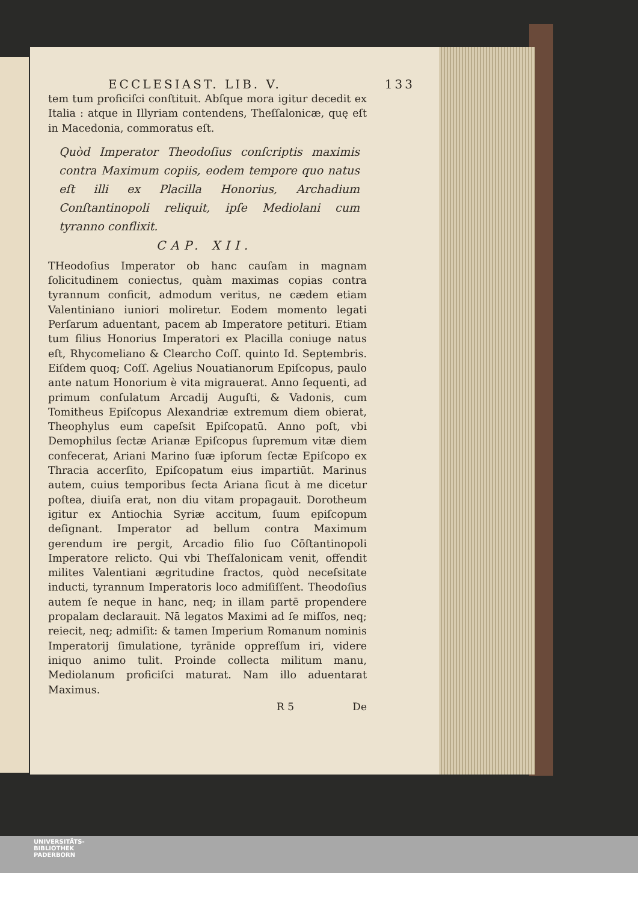ECCLESIAST. LIB. V. 133
tem tum proficiſci conſtituit. Abſque mora igitur decedit ex Italia : atque in Illyriam contendens, Theſſalonicæ, quę eſt in Macedonia, commoratus eſt.
Quòd Imperator Theodoſius conſcriptis maximis contra Maximum copiis, eodem tempore quo natus eſt illi ex Placilla Honorius, Archadium Conſtantinopoli reliquit, ipſe Mediolani cum tyranno conflixit.
CAP. XII.
THeodoſius Imperator ob hanc cauſam in magnam ſolicitudinem coniectus, quàm maximas copias contra tyrannum conficit, admodum veritus, ne cædem etiam Valentiniano iuniori moliretur. Eodem momento legati Perſarum aduentant, pacem ab Imperatore petituri. Etiam tum filius Honorius Imperatori ex Placilla coniuge natus eſt, Rhycomeliano & Clearcho Coſſ. quinto Id. Septembris. Eiſdem quoq; Coſſ. Agelius Nouatianorum Epiſcopus, paulo ante natum Honorium è vita migrauerat. Anno ſequenti, ad primum conſulatum Arcadij Auguſti, & Vadonis, cum Tomitheus Epiſcopus Alexandriæ extremum diem obierat, Theophylus eum capeſsit Epiſcopatū. Anno poſt, vbi Demophilus ſectæ Arianæ Epiſcopus ſupremum vitæ diem confecerat, Ariani Marino ſuæ ipſorum ſectæ Epiſcopo ex Thracia accerſito, Epiſcopatum eius impartiūt. Marinus autem, cuius temporibus ſecta Ariana ſicut à me dicetur poſtea, diuiſa erat, non diu vitam propagauit. Dorotheum igitur ex Antiochia Syriæ accitum, ſuum epiſcopum deſignant. Imperator ad bellum contra Maximum gerendum ire pergit, Arcadio filio ſuo Cōſtantinopoli Imperatore relicto. Qui vbi Theſſalonicam venit, offendit milites Valentiani ægritudine fractos, quòd neceſsitate inducti, tyrannum Imperatoris loco admiſiſſent. Theodoſius autem ſe neque in hanc, neq; in illam partē propendere propalam declarauit. Nā legatos Maximi ad ſe miſſos, neq; reiecit, neq; admiſit: & tamen Imperium Romanum nominis Imperatorij ſimulatione, tyrānide oppreſſum iri, videre iniquo animo tulit. Proinde collecta militum manu, Mediolanum proficiſci maturat. Nam illo aduentarat Maximus.
R 5 De
UNIVERSITÄTS-
BIBLIOTHEK
PADERBORN